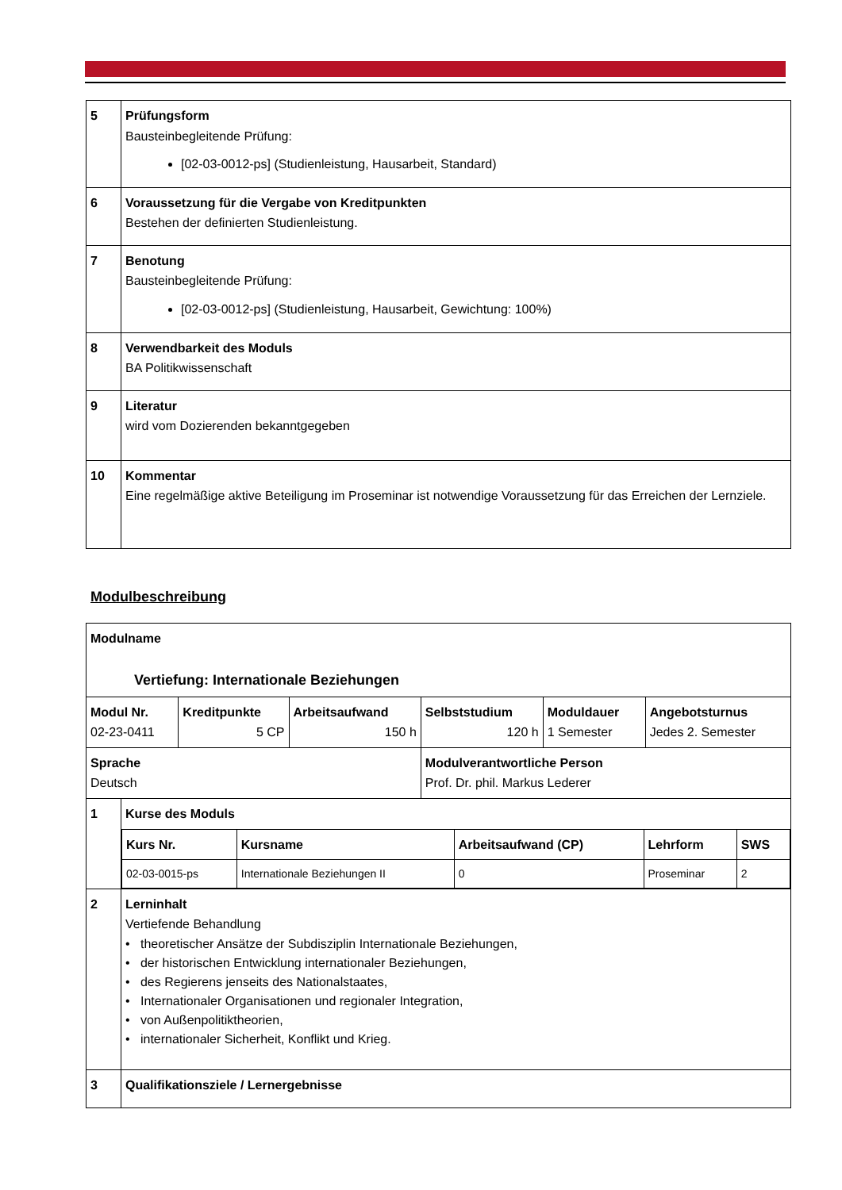| 5 | Prüfungsform Bausteinbegleitende Prüfung: [02-03-0012-ps] (Studienleistung, Hausarbeit, Standard) |
| 6 | Voraussetzung für die Vergabe von Kreditpunkten Bestehen der definierten Studienleistung. |
| 7 | Benotung Bausteinbegleitende Prüfung: [02-03-0012-ps] (Studienleistung, Hausarbeit, Gewichtung: 100%) |
| 8 | Verwendbarkeit des Moduls BA Politikwissenschaft |
| 9 | Literatur wird vom Dozierenden bekanntgegeben |
| 10 | Kommentar Eine regelmäßige aktive Beteiligung im Proseminar ist notwendige Voraussetzung für das Erreichen der Lernziele. |
Modulbeschreibung
| Modulname Vertiefung: Internationale Beziehungen | | | | | |
| Modul Nr. 02-23-0411 | Kreditpunkte 5 CP | Arbeitsaufwand 150 h | Selbststudium 120 h | Moduldauer 1 Semester | Angebotsturnus Jedes 2. Semester |
| Sprache Deutsch | | | Modulverantwortliche Person Prof. Dr. phil. Markus Lederer | | |
| 1 | Kurse des Moduls / Kurs Nr. / Kursname / Arbeitsaufwand (CP) / Lehrform / SWS / / 02-03-0015-ps / Internationale Beziehungen II / 0 / Proseminar / 2 / |
| 2 | Lerninhalt Vertiefende Behandlung • theoretischer Ansätze der Subdisziplin Internationale Beziehungen, • der historischen Entwicklung internationaler Beziehungen, • des Regierens jenseits des Nationalstaates, • Internationaler Organisationen und regionaler Integration, • von Außenpolitiktheorien, • internationaler Sicherheit, Konflikt und Krieg. |
| 3 | Qualifikationsziele / Lernergebnisse |